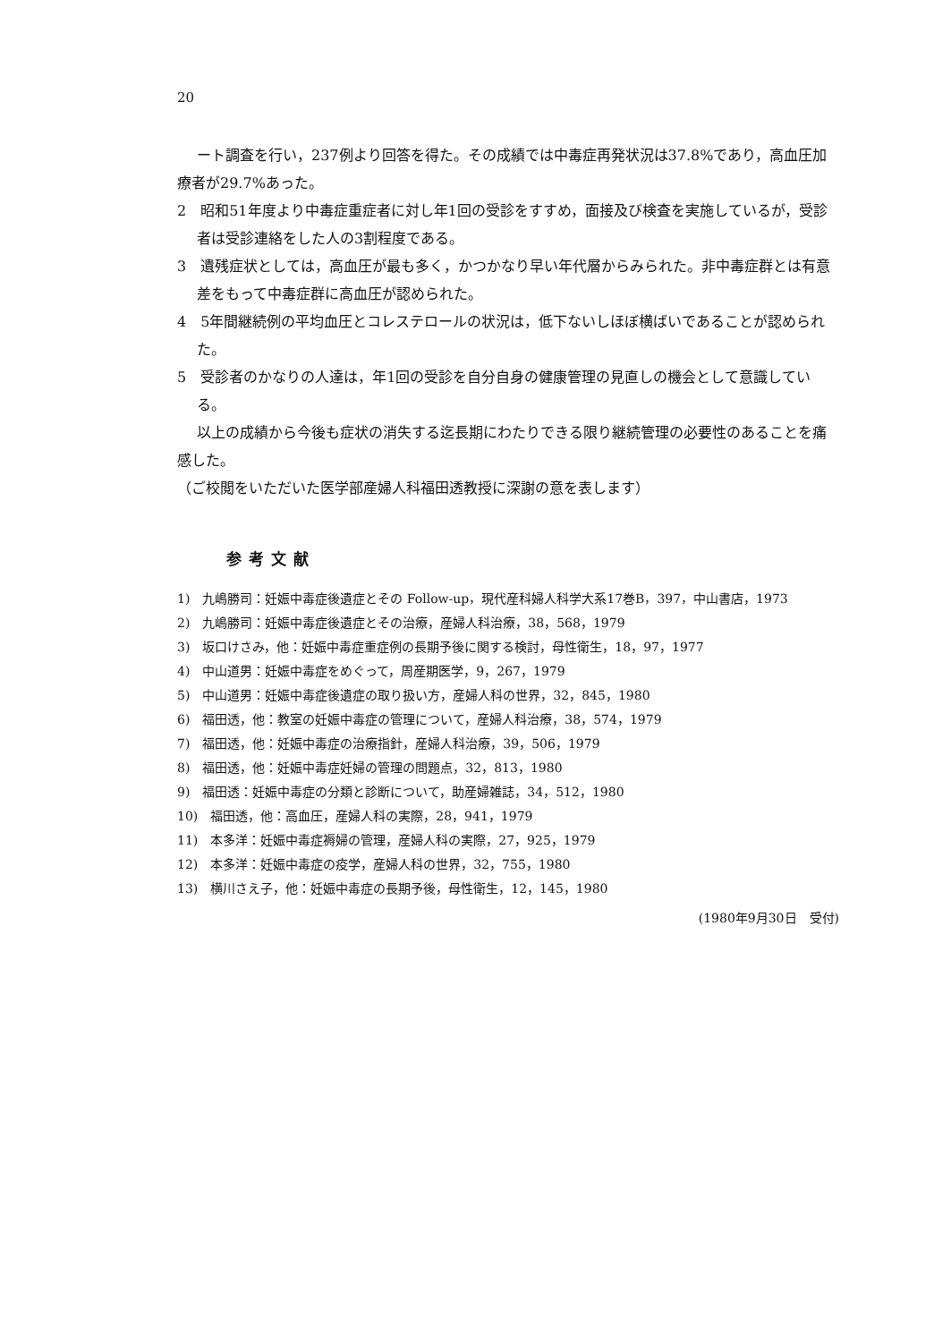20
ート調査を行い，237例より回答を得た。その成績では中毒症再発状況は37.8%であり，高血圧加療者が29.7%あった。
2　昭和51年度より中毒症重症者に対し年1回の受診をすすめ，面接及び検査を実施しているが，受診者は受診連絡をした人の3割程度である。
3　遺残症状としては，高血圧が最も多く，かつかなり早い年代層からみられた。非中毒症群とは有意差をもって中毒症群に高血圧が認められた。
4　5年間継続例の平均血圧とコレステロールの状況は，低下ないしほぼ横ばいであることが認められた。
5　受診者のかなりの人達は，年1回の受診を自分自身の健康管理の見直しの機会として意識している。
以上の成績から今後も症状の消失する迄長期にわたりできる限り継続管理の必要性のあることを痛感した。
（ご校閲をいただいた医学部産婦人科福田透教授に深謝の意を表します）
参考文献
1)　九嶋勝司：妊娠中毒症後遺症とその Follow-up，現代産科婦人科学大系17巻B，397，中山書店，1973
2)　九嶋勝司：妊娠中毒症後遺症とその治療，産婦人科治療，38，568，1979
3)　坂口けさみ，他：妊娠中毒症重症例の長期予後に関する検討，母性衛生，18，97，1977
4)　中山道男：妊娠中毒症をめぐって，周産期医学，9，267，1979
5)　中山道男：妊娠中毒症後遺症の取り扱い方，産婦人科の世界，32，845，1980
6)　福田透，他：教室の妊娠中毒症の管理について，産婦人科治療，38，574，1979
7)　福田透，他：妊娠中毒症の治療指針，産婦人科治療，39，506，1979
8)　福田透，他：妊娠中毒症妊婦の管理の問題点，32，813，1980
9)　福田透：妊娠中毒症の分類と診断について，助産婦雑誌，34，512，1980
10)　福田透，他：高血圧，産婦人科の実際，28，941，1979
11)　本多洋：妊娠中毒症褥婦の管理，産婦人科の実際，27，925，1979
12)　本多洋：妊娠中毒症の疫学，産婦人科の世界，32，755，1980
13)　横川さえ子，他：妊娠中毒症の長期予後，母性衛生，12，145，1980
(1980年9月30日　受付)